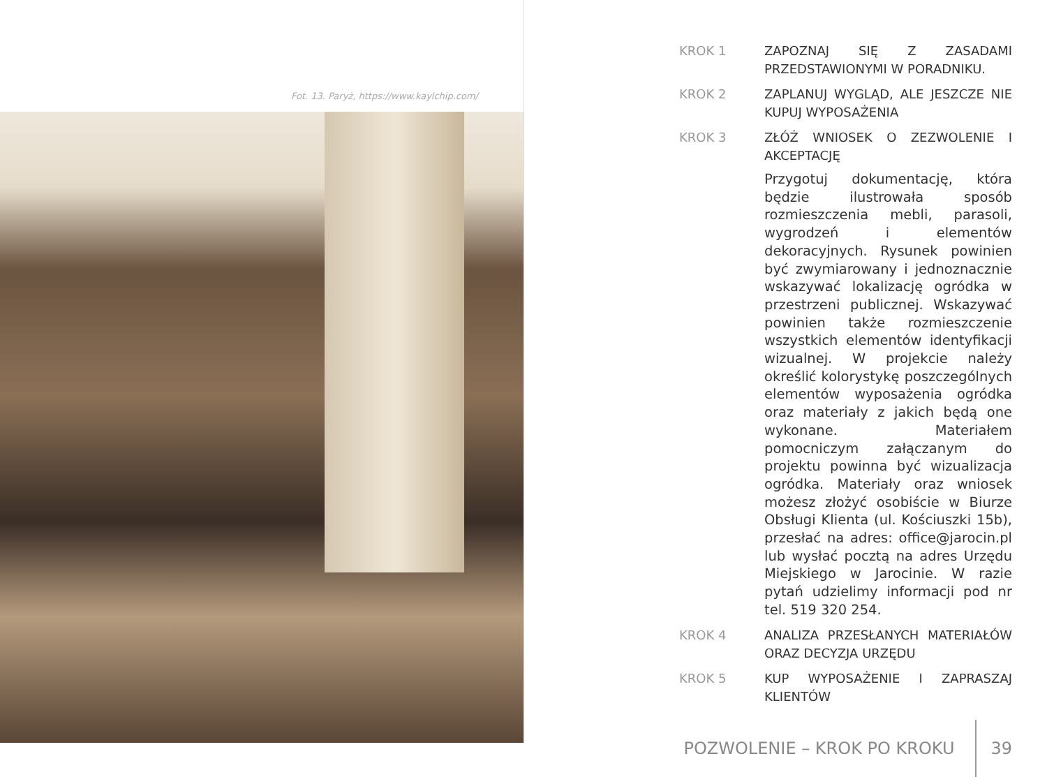Fot. 13. Paryż, https://www.kaylchip.com/
KROK 1 ZAPOZNAJ SIĘ Z ZASADAMI PRZEDSTAWIONYMI W PORADNIKU.
KROK 2 ZAPLANUJ WYGLĄD, ALE JESZCZE NIE KUPUJ WYPOSAŻENIA
KROK 3 ZŁÓŻ WNIOSEK O ZEZWOLENIE I AKCEPTACJĘ
Przygotuj dokumentację, która będzie ilustrowała sposób rozmieszczenia mebli, parasoli, wygrodzeń i elementów dekoracyjnych. Rysunek powinien być zwymiarowany i jednoznacznie wskazywać lokalizację ogródka w przestrzeni publicznej. Wskazywać powinien także rozmieszczenie wszystkich elementów identyfikacji wizualnej. W projekcie należy określić kolorystykę poszczególnych elementów wyposażenia ogródka oraz materiały z jakich będą one wykonane. Materiałem pomocniczym załączanym do projektu powinna być wizualizacja ogródka. Materiały oraz wniosek możesz złożyć osobiście w Biurze Obsługi Klienta (ul. Kościuszki 15b), przesłać na adres: office@jarocin.pl lub wysłać pocztą na adres Urzędu Miejskiego w Jarocinie. W razie pytań udzielimy informacji pod nr tel. 519 320 254.
KROK 4 ANALIZA PRZESŁANYCH MATERIAŁÓW ORAZ DECYZJA URZĘDU
KROK 5 KUP WYPOSAŻENIE I ZAPRASZAJ KLIENTÓW
POZWOLENIE – KROK PO KROKU 39